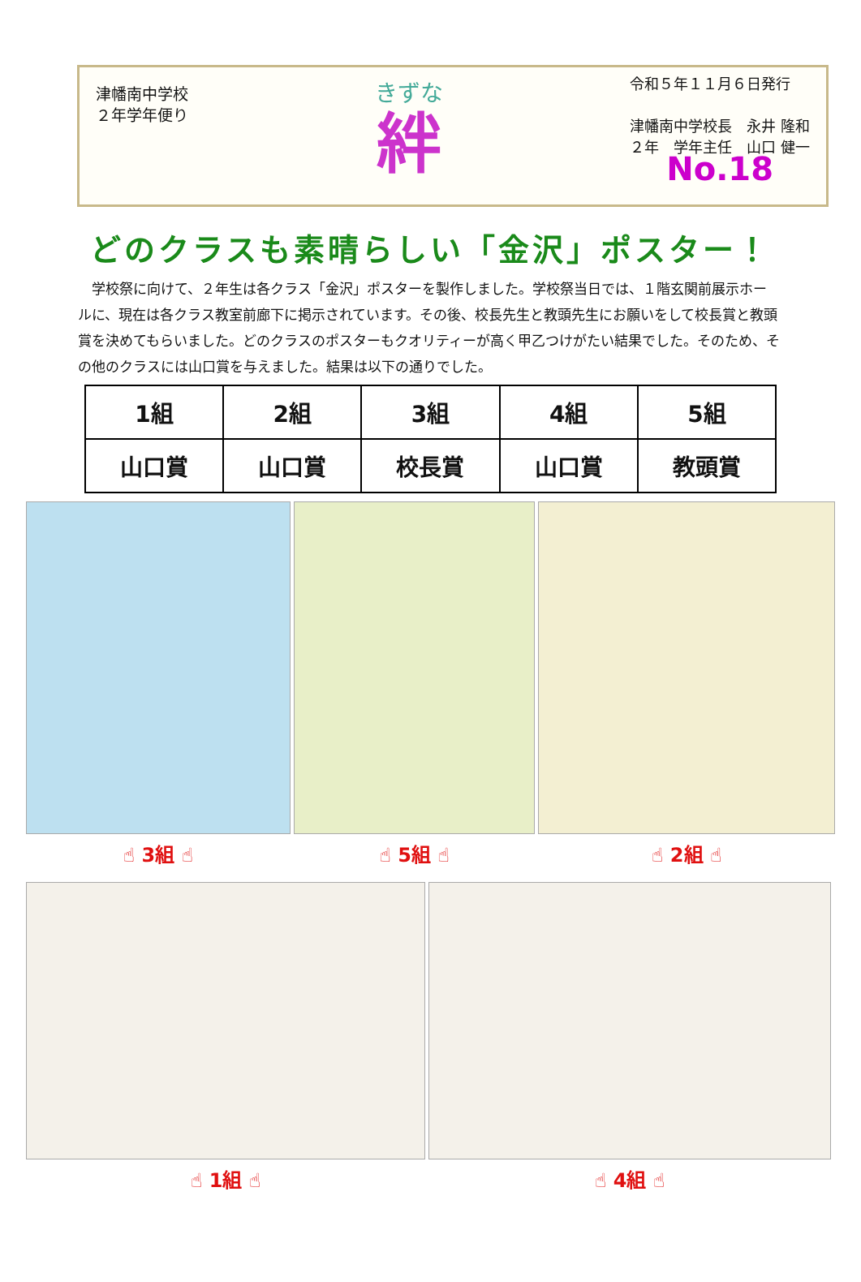津幡南中学校
２年学年便り
きずな
絆
令和５年１１月６日発行
津幡南中学校長　永井 隆和
２年　学年主任　山口 健一
No.18
どのクラスも素晴らしい「金沢」ポスター！
学校祭に向けて、２年生は各クラス「金沢」ポスターを製作しました。学校祭当日では、１階玄関前展示ホールに、現在は各クラス教室前廊下に掲示されています。その後、校長先生と教頭先生にお願いをして校長賞と教頭賞を決めてもらいました。どのクラスのポスターもクオリティーが高く甲乙つけがたい結果でした。そのため、その他のクラスには山口賞を与えました。結果は以下の通りでした。
| 1組 | 2組 | 3組 | 4組 | 5組 |
| 山口賞 | 山口賞 | 校長賞 | 山口賞 | 教頭賞 |
☝ 3組 ☝ ☝ 5組 ☝ ☝ 2組 ☝
☝ 1組 ☝ ☝ 4組 ☝